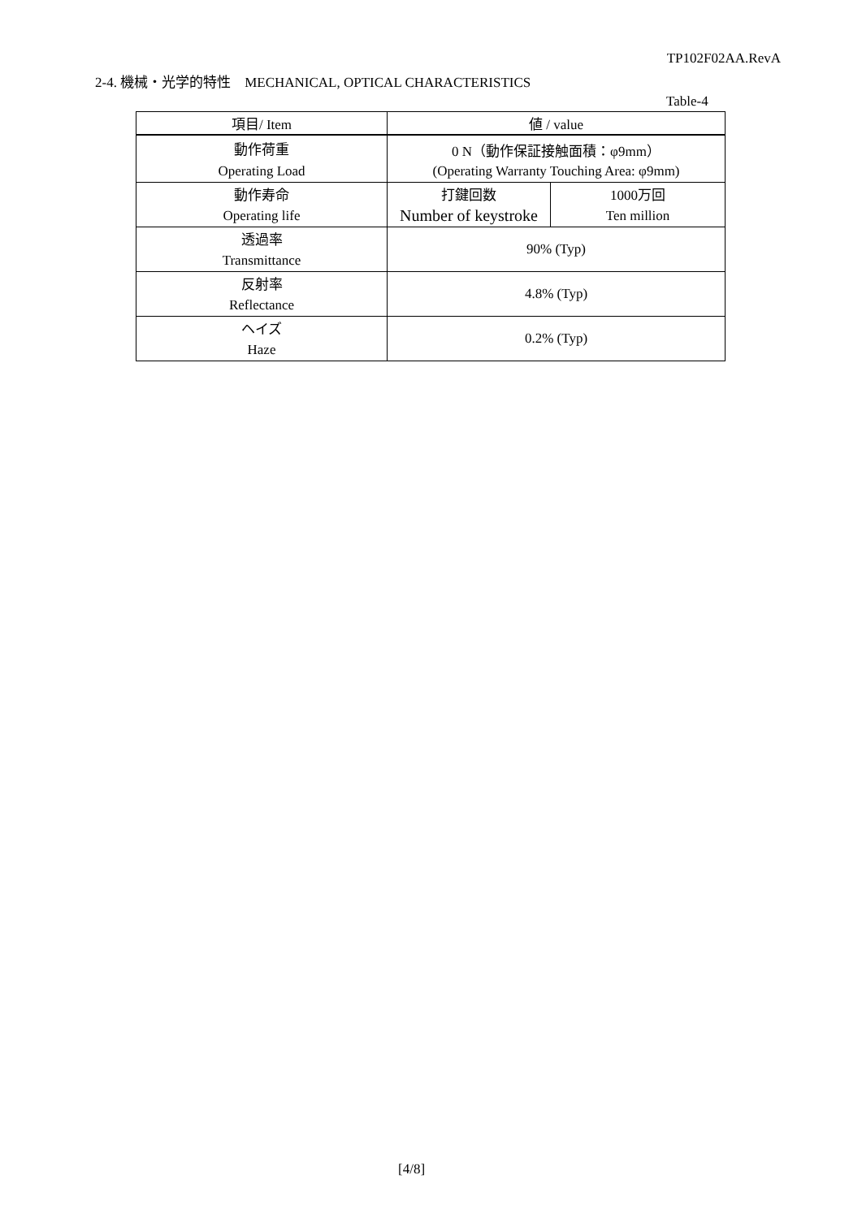TP102F02AA.RevA
2-4. 機械・光学的特性　MECHANICAL, OPTICAL CHARACTERISTICS
Table-4
| 項目/ Item | 値 / value | |
| 動作荷重 | 0 N（動作保証接触面積：φ9mm） | |
| Operating Load | (Operating Warranty Touching Area: φ9mm) | |
| 動作寿命 | 打鍵回数 | 1000万回 |
| Operating life | Number of keystroke | Ten million |
| 透過率 | 90% (Typ) | |
| Transmittance | | |
| 反射率 | 4.8% (Typ) | |
| Reflectance | | |
| ヘイズ | 0.2% (Typ) | |
| Haze | | |
[4/8]